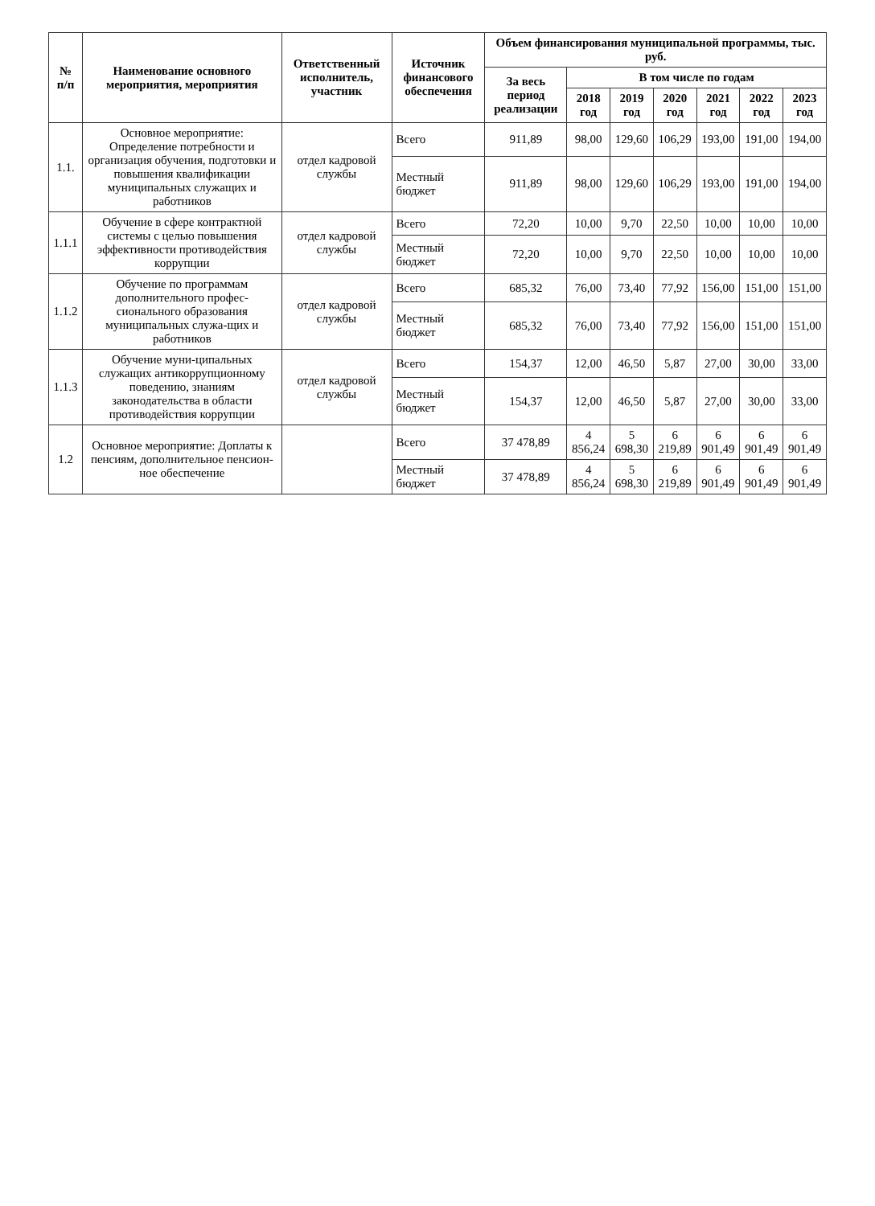| № п/п | Наименование основного мероприятия, мероприятия | Ответственный исполнитель, участник | Источник финансового обеспечения | Объем финансирования муниципальной программы, тыс. руб. | | | | | | |
| --- | --- | --- | --- | --- | --- | --- | --- | --- | --- | --- |
| | | | | За весь период реализации | В том числе по годам | | | | | |
| | | | | | 2018 год | 2019 год | 2020 год | 2021 год | 2022 год | 2023 год |
| 1.1. | Основное мероприятие: Определение потребности и организация обучения, подготовки и повышения квалификации муниципальных служащих и работников | отдел кадровой службы | Всего | 911,89 | 98,00 | 129,60 | 106,29 | 193,00 | 191,00 | 194,00 |
| | | | Местный бюджет | 911,89 | 98,00 | 129,60 | 106,29 | 193,00 | 191,00 | 194,00 |
| 1.1.1 | Обучение в сфере контрактной системы с целью повышения эффективности противодействия коррупции | отдел кадровой службы | Всего | 72,20 | 10,00 | 9,70 | 22,50 | 10,00 | 10,00 | 10,00 |
| | | | Местный бюджет | 72,20 | 10,00 | 9,70 | 22,50 | 10,00 | 10,00 | 10,00 |
| 1.1.2 | Обучение по программам дополнительного профес-сионального образования муниципальных служа-щих и работников | отдел кадровой службы | Всего | 685,32 | 76,00 | 73,40 | 77,92 | 156,00 | 151,00 | 151,00 |
| | | | Местный бюджет | 685,32 | 76,00 | 73,40 | 77,92 | 156,00 | 151,00 | 151,00 |
| 1.1.3 | Обучение муни-ципальных служащих антикоррупционному поведению, знаниям законодательства в области противодействия коррупции | отдел кадровой службы | Всего | 154,37 | 12,00 | 46,50 | 5,87 | 27,00 | 30,00 | 33,00 |
| | | | Местный бюджет | 154,37 | 12,00 | 46,50 | 5,87 | 27,00 | 30,00 | 33,00 |
| 1.2 | Основное мероприятие: Доплаты к пенсиям, дополнительное пенсион-ное обеспечение | | Всего | 37 478,89 | 4 856,24 | 5 698,30 | 6 219,89 | 6 901,49 | 6 901,49 | 6 901,49 |
| | | | Местный бюджет | 37 478,89 | 4 856,24 | 5 698,30 | 6 219,89 | 6 901,49 | 6 901,49 | 6 901,49 |